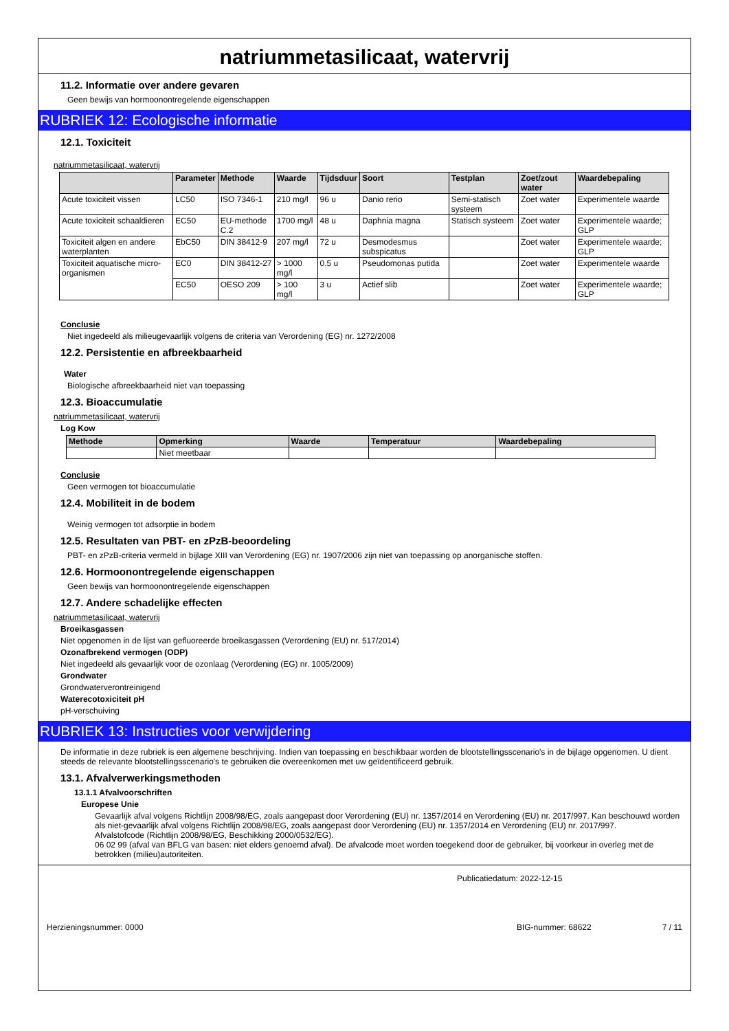natriummetasilicaat, watervrij
11.2. Informatie over andere gevaren
Geen bewijs van hormoonontregelende eigenschappen
RUBRIEK 12: Ecologische informatie
12.1. Toxiciteit
natriummetasilicaat, watervrij
| | Parameter | Methode | Waarde | Tijdsduur | Soort | Testplan | Zoet/zout water | Waardebepaling |
| --- | --- | --- | --- | --- | --- | --- | --- | --- |
| Acute toxiciteit vissen | LC50 | ISO 7346-1 | 210 mg/l | 96 u | Danio rerio | Semi-statisch systeem | Zoet water | Experimentele waarde |
| Acute toxiciteit schaaldieren | EC50 | EU-methode C.2 | 1700 mg/l | 48 u | Daphnia magna | Statisch systeem | Zoet water | Experimentele waarde; GLP |
| Toxiciteit algen en andere waterplanten | EbC50 | DIN 38412-9 | 207 mg/l | 72 u | Desmodesmus subspicatus | | Zoet water | Experimentele waarde; GLP |
| Toxiciteit aquatische micro-organismen | EC0 | DIN 38412-27 | > 1000 mg/l | 0.5 u | Pseudomonas putida | | Zoet water | Experimentele waarde |
| | EC50 | OESO 209 | > 100 mg/l | 3 u | Actief slib | | Zoet water | Experimentele waarde; GLP |
Conclusie
Niet ingedeeld als milieugevaarlijk volgens de criteria van Verordening (EG) nr. 1272/2008
12.2. Persistentie en afbreekbaarheid
Water
Biologische afbreekbaarheid niet van toepassing
12.3. Bioaccumulatie
natriummetasilicaat, watervrij
Log Kow
| Methode | Opmerking | Waarde | Temperatuur | Waardebepaling |
| --- | --- | --- | --- | --- |
| | Niet meetbaar | | | |
Conclusie
Geen vermogen tot bioaccumulatie
12.4. Mobiliteit in de bodem
Weinig vermogen tot adsorptie in bodem
12.5. Resultaten van PBT- en zPzB-beoordeling
PBT- en zPzB-criteria vermeld in bijlage XIII van Verordening (EG) nr. 1907/2006 zijn niet van toepassing op anorganische stoffen.
12.6. Hormoonontregelende eigenschappen
Geen bewijs van hormoonontregelende eigenschappen
12.7. Andere schadelijke effecten
natriummetasilicaat, watervrij
Broeikasgassen
Niet opgenomen in de lijst van gefluoreerde broeikasgassen (Verordening (EU) nr. 517/2014)
Ozonafbrekend vermogen (ODP)
Niet ingedeeld als gevaarlijk voor de ozonlaag (Verordening (EG) nr. 1005/2009)
Grondwater
Grondwaterverontreinigend
Waterecotoxiciteit pH
pH-verschuiving
RUBRIEK 13: Instructies voor verwijdering
De informatie in deze rubriek is een algemene beschrijving. Indien van toepassing en beschikbaar worden de blootstellingsscenario's in de bijlage opgenomen. U dient steeds de relevante blootstellingsscenario's te gebruiken die overeenkomen met uw geïdentificeerd gebruik.
13.1. Afvalverwerkingsmethoden
13.1.1 Afvalvoorschriften
Europese Unie
Gevaarlijk afval volgens Richtlijn 2008/98/EG, zoals aangepast door Verordening (EU) nr. 1357/2014 en Verordening (EU) nr. 2017/997. Kan beschouwd worden als niet-gevaarlijk afval volgens Richtlijn 2008/98/EG, zoals aangepast door Verordening (EU) nr. 1357/2014 en Verordening (EU) nr. 2017/997.
Afvalstofcode (Richtlijn 2008/98/EG, Beschikking 2000/0532/EG).
06 02 99 (afval van BFLG van basen: niet elders genoemd afval). De afvalcode moet worden toegekend door de gebruiker, bij voorkeur in overleg met de betrokken (milieu)autoriteiten.
Publicatiedatum: 2022-12-15
Herzieningsnummer: 0000 BIG-nummer: 68622 7 / 11